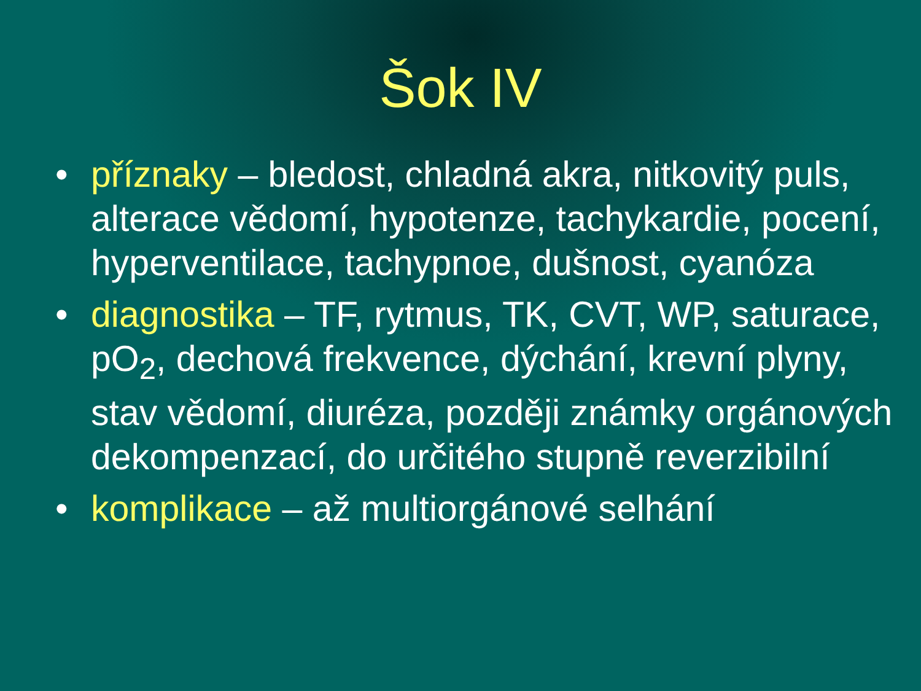Šok IV
• příznaky – bledost, chladná akra, nitkovitý puls, alterace vědomí, hypotenze, tachykardie, pocení, hyperventilace, tachypnoe, dušnost, cyanóza
• diagnostika – TF, rytmus, TK, CVT, WP, saturace, pO<sub>2</sub>, dechová frekvence, dýchání, krevní plyny, stav vědomí, diuréza, později známky orgánových dekompenzací, do určitého stupně reverzibilní
• komplikace – až multiorgánové selhání